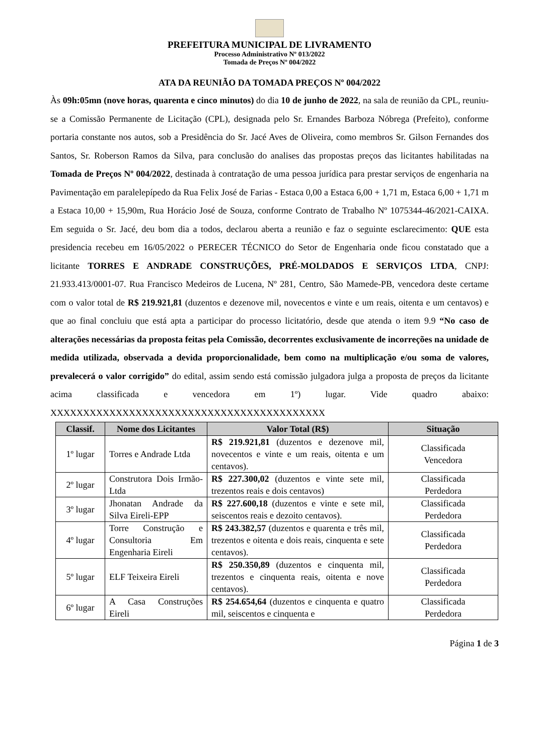PREFEITURA MUNICIPAL DE LIVRAMENTO
Processo Administrativo Nº 013/2022
Tomada de Preços Nº 004/2022
ATA DA REUNIÃO DA TOMADA PREÇOS Nº 004/2022
Às 09h:05mn (nove horas, quarenta e cinco minutos) do dia 10 de junho de 2022, na sala de reunião da CPL, reuniu-se a Comissão Permanente de Licitação (CPL), designada pelo Sr. Ernandes Barboza Nóbrega (Prefeito), conforme portaria constante nos autos, sob a Presidência do Sr. Jacé Aves de Oliveira, como membros Sr. Gilson Fernandes dos Santos, Sr. Roberson Ramos da Silva, para conclusão do analises das propostas preços das licitantes habilitadas na Tomada de Preços Nº 004/2022, destinada à contratação de uma pessoa jurídica para prestar serviços de engenharia na Pavimentação em paralelepípedo da Rua Felix José de Farias - Estaca 0,00 a Estaca 6,00 + 1,71 m, Estaca 6,00 + 1,71 m a Estaca 10,00 + 15,90m, Rua Horácio José de Souza, conforme Contrato de Trabalho Nº 1075344-46/2021-CAIXA. Em seguida o Sr. Jacé, deu bom dia a todos, declarou aberta a reunião e faz o seguinte esclarecimento: QUE esta presidencia recebeu em 16/05/2022 o PERECER TÉCNICO do Setor de Engenharia onde ficou constatado que a licitante TORRES E ANDRADE CONSTRUÇÕES, PRÉ-MOLDADOS E SERVIÇOS LTDA, CNPJ: 21.933.413/0001-07. Rua Francisco Medeiros de Lucena, Nº 281, Centro, São Mamede-PB, vencedora deste certame com o valor total de R$ 219.921,81 (duzentos e dezenove mil, novecentos e vinte e um reais, oitenta e um centavos) e que ao final concluiu que está apta a participar do processo licitatório, desde que atenda o item 9.9 “No caso de alterações necessárias da proposta feitas pela Comissão, decorrentes exclusivamente de incorreções na unidade de medida utilizada, observada a devida proporcionalidade, bem como na multiplicação e/ou soma de valores, prevalecerá o valor corrigido” do edital, assim sendo está comissão julgadora julga a proposta de preços da licitante acima classificada e vencedora em 1º) lugar. Vide quadro abaixo: XXXXXXXXXXXXXXXXXXXXXXXXXXXXXXXXXXXXXXXXXX
| Classif. | Nome dos Licitantes | Valor Total (R$) | Situação |
| --- | --- | --- | --- |
| 1º lugar | Torres e Andrade Ltda | R$ 219.921,81 (duzentos e dezenove mil, novecentos e vinte e um reais, oitenta e um centavos). | Classificada Vencedora |
| 2º lugar | Construtora Dois Irmão-Ltda | R$ 227.300,02 (duzentos e vinte sete mil, trezentos reais e dois centavos) | Classificada Perdedora |
| 3º lugar | Jhonatan Andrade da Silva Eireli-EPP | R$ 227.600,18 (duzentos e vinte e sete mil, seiscentos reais e dezoito centavos). | Classificada Perdedora |
| 4º lugar | Torre Construção e Consultoria Em Engenharia Eireli | R$ 243.382,57 (duzentos e quarenta e três mil, trezentos e oitenta e dois reais, cinquenta e sete centavos). | Classificada Perdedora |
| 5º lugar | ELF Teixeira Eireli | R$ 250.350,89 (duzentos e cinquenta mil, trezentos e cinquenta reais, oitenta e nove centavos). | Classificada Perdedora |
| 6º lugar | A Casa Construções Eireli | R$ 254.654,64 (duzentos e cinquenta e quatro mil, seiscentos e cinquenta e | Classificada Perdedora |
Página 1 de 3